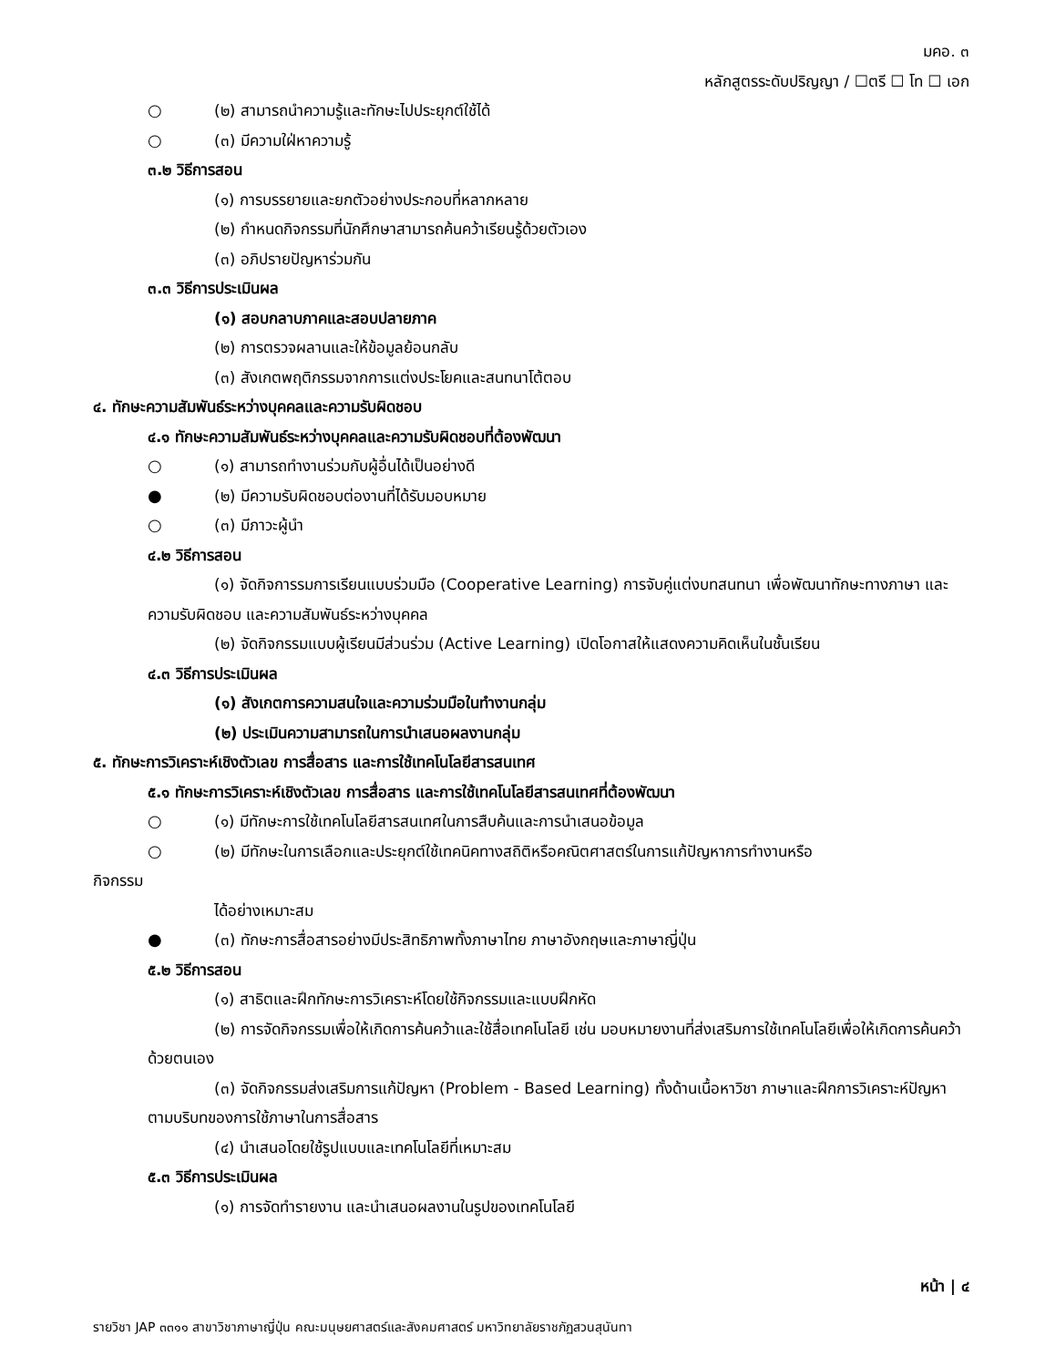มคอ. ๓
หลักสูตรระดับปริญญา / ☐ตรี ☐ โท ☐ เอก
○ (๒) สามารถนำความรู้และทักษะไปประยุกต์ใช้ได้
○ (๓) มีความใฝ่หาความรู้
๓.๒ วิธีการสอน
(๑) การบรรยายและยกตัวอย่างประกอบที่หลากหลาย
(๒) กำหนดกิจกรรมที่นักศึกษาสามารถค้นคว้าเรียนรู้ด้วยตัวเอง
(๓) อภิปรายปัญหาร่วมกัน
๓.๓ วิธีการประเมินผล
(๑) สอบกลาบภาคและสอบปลายภาค
(๒) การตรวจผลานและให้ข้อมูลย้อนกลับ
(๓) สังเกตพฤติกรรมจากการแต่งประโยคและสนทนาโต้ตอบ
๔. ทักษะความสัมพันธ์ระหว่างบุคคลและความรับผิดชอบ
๔.๑ ทักษะความสัมพันธ์ระหว่างบุคคลและความรับผิดชอบที่ต้องพัฒนา
○ (๑) สามารถทำงานร่วมกับผู้อื่นได้เป็นอย่างดี
● (๒) มีความรับผิดชอบต่องานที่ได้รับมอบหมาย
○ (๓) มีภาวะผู้นำ
๔.๒ วิธีการสอน
(๑) จัดกิจการรมการเรียนแบบร่วมมือ (Cooperative Learning) การจับคู่แต่งบทสนทนา เพื่อพัฒนาทักษะทางภาษา และความรับผิดชอบ และความสัมพันธ์ระหว่างบุคคล
(๒) จัดกิจกรรมแบบผู้เรียนมีส่วนร่วม (Active Learning) เปิดโอกาสให้แสดงความคิดเห็นในชั้นเรียน
๔.๓ วิธีการประเมินผล
(๑) สังเกตการความสนใจและความร่วมมือในทำงานกลุ่ม
(๒) ประเมินความสามารถในการนำเสนอผลงานกลุ่ม
๕. ทักษะการวิเคราะห์เชิงตัวเลข การสื่อสาร และการใช้เทคโนโลยีสารสนเทศ
๕.๑ ทักษะการวิเคราะห์เชิงตัวเลข การสื่อสาร และการใช้เทคโนโลยีสารสนเทศที่ต้องพัฒนา
○ (๑) มีทักษะการใช้เทคโนโลยีสารสนเทศในการสืบค้นและการนำเสนอข้อมูล
○ (๒) มีทักษะในการเลือกและประยุกต์ใช้เทคนิคทางสถิติหรือคณิตศาสตร์ในการแก้ปัญหาการทำงานหรือ
กิจกรรม
ได้อย่างเหมาะสม
● (๓) ทักษะการสื่อสารอย่างมีประสิทธิภาพทั้งภาษาไทย ภาษาอังกฤษและภาษาญี่ปุ่น
๕.๒ วิธีการสอน
(๑) สาธิตและฝึกทักษะการวิเคราะห์โดยใช้กิจกรรมและแบบฝึกหัด
(๒) การจัดกิจกรรมเพื่อให้เกิดการค้นคว้าและใช้สื่อเทคโนโลยี เช่น มอบหมายงานที่ส่งเสริมการใช้เทคโนโลยีเพื่อให้เกิดการค้นคว้าด้วยตนเอง
(๓) จัดกิจกรรมส่งเสริมการแก้ปัญหา (Problem - Based Learning) ทั้งด้านเนื้อหาวิชา ภาษาและฝึกการวิเคราะห์ปัญหาตามบริบทของการใช้ภาษาในการสื่อสาร
(๔) นำเสนอโดยใช้รูปแบบและเทคโนโลยีที่เหมาะสม
๕.๓ วิธีการประเมินผล
(๑) การจัดทำรายงาน และนำเสนอผลงานในรูปของเทคโนโลยี
หน้า | ๔
รายวิชา JAP ๓๓๑๑ สาขาวิชาภาษาญี่ปุ่น คณะมนุษยศาสตร์และสังคมศาสตร์ มหาวิทยาลัยราชภัฏสวนสุนันทา